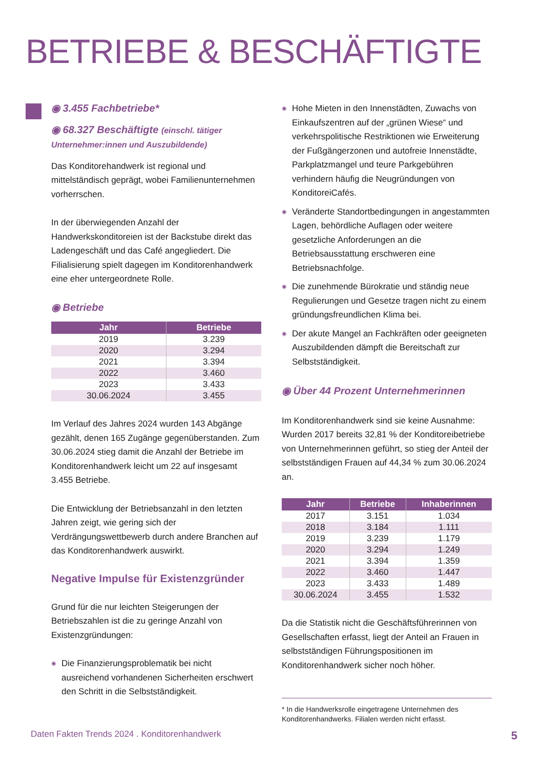BETRIEBE & BESCHÄFTIGTE
◉ 3.455 Fachbetriebe*
◉ 68.327 Beschäftigte (einschl. tätiger Unternehmer:innen und Auszubildende)
Das Konditorehandwerk ist regional und mittelständisch geprägt, wobei Familienunternehmen vorherrschen.
In der überwiegenden Anzahl der Handwerkskonditoreien ist der Backstube direkt das Ladengeschäft und das Café angegliedert. Die Filialisierung spielt dagegen im Konditorenhandwerk eine eher untergeordnete Rolle.
◉ Betriebe
| Jahr | Betriebe |
| --- | --- |
| 2019 | 3.239 |
| 2020 | 3.294 |
| 2021 | 3.394 |
| 2022 | 3.460 |
| 2023 | 3.433 |
| 30.06.2024 | 3.455 |
Im Verlauf des Jahres 2024 wurden 143 Abgänge gezählt, denen 165 Zugänge gegenüberstanden. Zum 30.06.2024 stieg damit die Anzahl der Betriebe im Konditorenhandwerk leicht um 22 auf insgesamt 3.455 Betriebe.
Die Entwicklung der Betriebsanzahl in den letzten Jahren zeigt, wie gering sich der Verdrängungswettbewerb durch andere Branchen auf das Konditorenhandwerk auswirkt.
Negative Impulse für Existenzgründer
Grund für die nur leichten Steigerungen der Betriebszahlen ist die zu geringe Anzahl von Existenzgründungen:
◉ Die Finanzierungsproblematik bei nicht ausreichend vorhandenen Sicherheiten erschwert den Schritt in die Selbstständigkeit.
◉ Hohe Mieten in den Innenstädten, Zuwachs von Einkaufszentren auf der „grünen Wiese“ und verkehrspolitische Restriktionen wie Erweiterung der Fußgängerzonen und autofreie Innenstädte, Parkplatzmangel und teure Parkgebühren verhindern häufig die Neugründungen von KonditoreiCafés.
◉ Veränderte Standortbedingungen in angestammten Lagen, behördliche Auflagen oder weitere gesetzliche Anforderungen an die Betriebsausstattung erschweren eine Betriebsnachfolge.
◉ Die zunehmende Bürokratie und ständig neue Regulierungen und Gesetze tragen nicht zu einem gründungsfreundlichen Klima bei.
◉ Der akute Mangel an Fachkräften oder geeigneten Auszubildenden dämpft die Bereitschaft zur Selbstständigkeit.
◉ Über 44 Prozent Unternehmerinnen
Im Konditorenhandwerk sind sie keine Ausnahme: Wurden 2017 bereits 32,81 % der Konditoreibetriebe von Unternehmerinnen geführt, so stieg der Anteil der selbstständigen Frauen auf 44,34 % zum 30.06.2024 an.
| Jahr | Betriebe | Inhaberinnen |
| --- | --- | --- |
| 2017 | 3.151 | 1.034 |
| 2018 | 3.184 | 1.111 |
| 2019 | 3.239 | 1.179 |
| 2020 | 3.294 | 1.249 |
| 2021 | 3.394 | 1.359 |
| 2022 | 3.460 | 1.447 |
| 2023 | 3.433 | 1.489 |
| 30.06.2024 | 3.455 | 1.532 |
Da die Statistik nicht die Geschäftsführerinnen von Gesellschaften erfasst, liegt der Anteil an Frauen in selbstständigen Führungspositionen im Konditorenhandwerk sicher noch höher.
* In die Handwerksrolle eingetragene Unternehmen des Konditorenhandwerks. Filialen werden nicht erfasst.
Daten Fakten Trends 2024 . Konditorenhandwerk 5